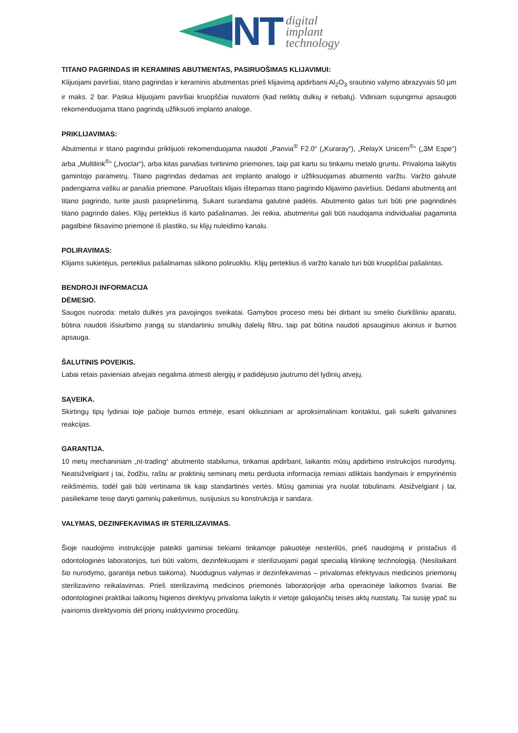NT
digital
implant
technology
TITANO PAGRINDAS IR KERAMINIS ABUTMENTAS, PASIRUOŠIMAS KLIJAVIMUI:
Klijuojami paviršiai, titano pagrindas ir keraminis abutmentas prieš klijavimą apdirbami Al<sub>2</sub>O<sub>3</sub> srautinio valymo abrazyvais 50 µm ir maks. 2 bar. Paskui klijuojami paviršiai kruopščiai nuvalomi (kad neliktų dulkių ir riebalų). Vidiniam sujungimui apsaugoti rekomenduojama titano pagrindą užfiksuoti implanto analoge.
PRIKLIJAVIMAS:
Abutmentui ir titano pagrindui priklijuoti rekomenduojama naudoti „Panvia<sup>®</sup> F2.0“ („Kuraray“), „RelayX Unicem<sup>®</sup>“ („3M Espe“) arba „Multilink<sup>®</sup>“ („Ivoclar“), arba kitas panašias tvirtinimo priemones, taip pat kartu su tinkamu metalo gruntu. Privaloma laikytis gamintojo parametrų. Titano pagrindas dedamas ant implanto analogo ir užfiksuojamas abutmento varžtu. Varžto galvutė padengiama vašku ar panašia priemone. Paruoštais klijais ištepamas titano pagrindo klijavimo paviršius. Dėdami abutmentą ant titano pagrindo, turite jausti pasipriešinimą. Sukant surandama galutinė padėtis. Abutmento galas turi būti prie pagrindinės titano pagrindo dalies. Klijų perteklius iš karto pašalinamas. Jei reikia, abutmentui gali būti naudojama individualiai pagaminta pagalbinė fiksavimo priemonė iš plastiko, su klijų nuleidimo kanalu.
POLIRAVIMAS:
Klijams sukietėjus, perteklius pašalinamas silikono poliruokliu. Klijų perteklius iš varžto kanalo turi būti kruopščiai pašalintas.
BENDROJI INFORMACIJA
DĖMESIO.
Saugos nuoroda: metalo dulkės yra pavojingos sveikatai. Gamybos proceso metu bei dirbant su smėlio čiurkšliniu aparatu, būtina naudoti išsiurbimo įrangą su standartiniu smulkių dalelių filtru, taip pat būtina naudoti apsauginius akinius ir burnos apsauga.
ŠALUTINIS POVEIKIS.
Labai retais pavieniais atvejais negalima atmesti alergijų ir padidėjusio jautrumo dėl lydinių atvejų.
SĄVEIKA.
Skirtingų tipų lydiniai toje pačioje burnos ertmėje, esant okliuziniam ar aproksimaliniam kontaktui, gali sukelti galvanines reakcijas.
GARANTIJA.
10 metų mechaniniam „nt-trading“ abutmento stabilumui, tinkamai apdirbant, laikantis mūsų apdirbimo instrukcijos nurodymų. Neatsižvelgiant į tai, žodžiu, raštu ar praktinių seminarų metu perduota informacija remiasi atliktais bandymais ir empyrinėmis reikšmėmis, todėl gali būti vertinama tik kaip standartinės vertės. Mūsų gaminiai yra nuolat tobulinami. Atsižvelgiant į tai, pasiliekame teisę daryti gaminių pakeitimus, susijusius su konstrukcija ir sandara.
VALYMAS, DEZINFEKAVIMAS IR STERILIZAVIMAS.
Šioje naudojimo instrukcijoje pateikti gaminiai tiekiami tinkamoje pakuotėje nesterilūs, prieš naudojimą ir pristačius iš odontologinės laboratorijos, turi būti valomi, dezinfekuojami ir sterilizuojami pagal specialią klinikinę technologiją. (Nesilaikant šio nurodymo, garantija nebus taikoma). Nuodugnus valymas ir dezinfekavimas – privalomas efektyvaus medicinos priemonių sterilizavimo reikalavimas. Prieš sterilizavimą medicinos priemonės laboratorijoje arba operacinėje laikomos švariai. Be odontologinei praktikai taikomų higienos direktyvų privaloma laikytis ir vietoje galiojančių teisės aktų nuostatų. Tai susiję ypač su įvairiomis direktyvomis dėl prionų inaktyvinimo procedūrų.